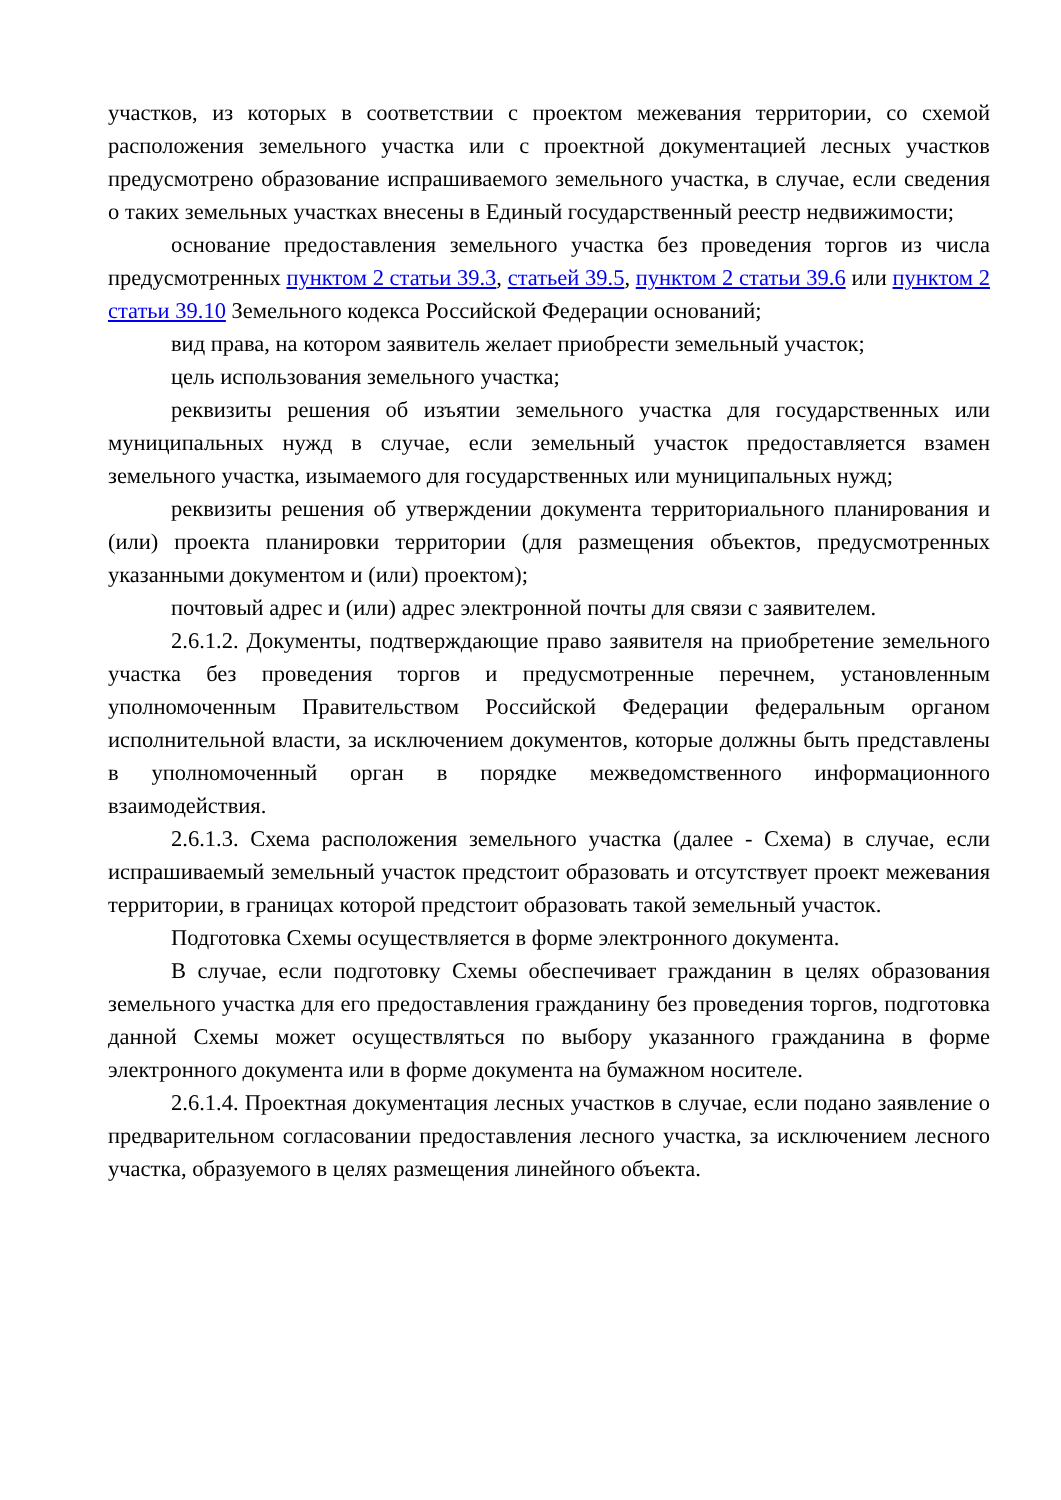участков, из которых в соответствии с проектом межевания территории, со схемой расположения земельного участка или с проектной документацией лесных участков предусмотрено образование испрашиваемого земельного участка, в случае, если сведения о таких земельных участках внесены в Единый государственный реестр недвижимости;
основание предоставления земельного участка без проведения торгов из числа предусмотренных пунктом 2 статьи 39.3, статьей 39.5, пунктом 2 статьи 39.6 или пунктом 2 статьи 39.10 Земельного кодекса Российской Федерации оснований;
вид права, на котором заявитель желает приобрести земельный участок;
цель использования земельного участка;
реквизиты решения об изъятии земельного участка для государственных или муниципальных нужд в случае, если земельный участок предоставляется взамен земельного участка, изымаемого для государственных или муниципальных нужд;
реквизиты решения об утверждении документа территориального планирования и (или) проекта планировки территории (для размещения объектов, предусмотренных указанными документом и (или) проектом);
почтовый адрес и (или) адрес электронной почты для связи с заявителем.
2.6.1.2. Документы, подтверждающие право заявителя на приобретение земельного участка без проведения торгов и предусмотренные перечнем, установленным уполномоченным Правительством Российской Федерации федеральным органом исполнительной власти, за исключением документов, которые должны быть представлены в уполномоченный орган в порядке межведомственного информационного взаимодействия.
2.6.1.3. Схема расположения земельного участка (далее - Схема) в случае, если испрашиваемый земельный участок предстоит образовать и отсутствует проект межевания территории, в границах которой предстоит образовать такой земельный участок.
Подготовка Схемы осуществляется в форме электронного документа.
В случае, если подготовку Схемы обеспечивает гражданин в целях образования земельного участка для его предоставления гражданину без проведения торгов, подготовка данной Схемы может осуществляться по выбору указанного гражданина в форме электронного документа или в форме документа на бумажном носителе.
2.6.1.4. Проектная документация лесных участков в случае, если подано заявление о предварительном согласовании предоставления лесного участка, за исключением лесного участка, образуемого в целях размещения линейного объекта.